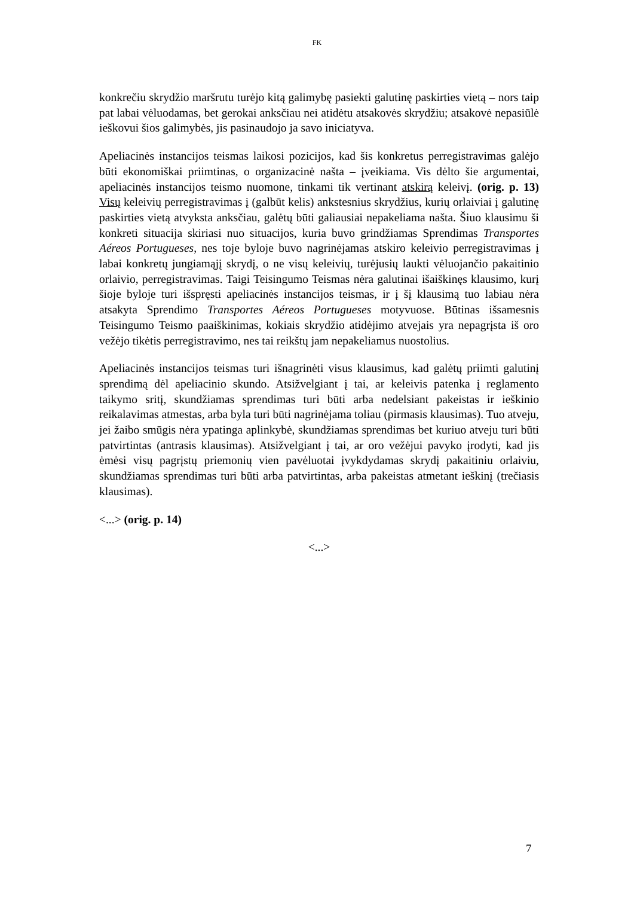FK
konkrečiu skrydžio maršrutu turėjo kitą galimybę pasiekti galutinę paskirties vietą – nors taip pat labai vėluodamas, bet gerokai anksčiau nei atidėtu atsakovės skrydžiu; atsakovė nepasiūlė ieškovui šios galimybės, jis pasinaudojo ja savo iniciatyva.
Apeliacinės instancijos teismas laikosi pozicijos, kad šis konkretus perregistravimas galėjo būti ekonomiškai priimtinas, o organizacinė našta – įveikiama. Vis dėlto šie argumentai, apeliacinės instancijos teismo nuomone, tinkami tik vertinant atskirą keleivį. (orig. p. 13) Visų keleivių perregistravimas į (galbūt kelis) ankstesnius skrydžius, kurių orlaiviai į galutinę paskirties vietą atvyksta anksčiau, galėtų būti galiausiai nepakeliama našta. Šiuo klausimu ši konkreti situacija skiriasi nuo situacijos, kuria buvo grindžiamas Sprendimas Transportes Aéreos Portugueses, nes toje byloje buvo nagrinėjamas atskiro keleivio perregistravimas į labai konkretų jungiamąjį skrydį, o ne visų keleivių, turėjusių laukti vėluojančio pakaitinio orlaivio, perregistravimas. Taigi Teisingumo Teismas nėra galutinai išaiškinęs klausimo, kurį šioje byloje turi išspręsti apeliacinės instancijos teismas, ir į šį klausimą tuo labiau nėra atsakyta Sprendimo Transportes Aéreos Portugueses motyvuose. Būtinas išsamesnis Teisingumo Teismo paaiškinimas, kokiais skrydžio atidėjimo atvejais yra nepagrįsta iš oro vežėjo tikėtis perregistravimo, nes tai reikštų jam nepakeliamus nuostolius.
Apeliacinės instancijos teismas turi išnagrinėti visus klausimus, kad galėtų priimti galutinį sprendimą dėl apeliacinio skundo. Atsižvelgiant į tai, ar keleivis patenka į reglamento taikymo sritį, skundžiamas sprendimas turi būti arba nedelsiant pakeistas ir ieškinio reikalavimas atmestas, arba byla turi būti nagrinėjama toliau (pirmasis klausimas). Tuo atveju, jei žaibo smūgis nėra ypatinga aplinkybė, skundžiamas sprendimas bet kuriuo atveju turi būti patvirtintas (antrasis klausimas). Atsižvelgiant į tai, ar oro vežėjui pavyko įrodyti, kad jis ėmėsi visų pagrįstų priemonių vien pavėluotai įvykdydamas skrydį pakaitiniu orlaiviu, skundžiamas sprendimas turi būti arba patvirtintas, arba pakeistas atmetant ieškinį (trečiasis klausimas).
<...> (orig. p. 14)
<...>
7